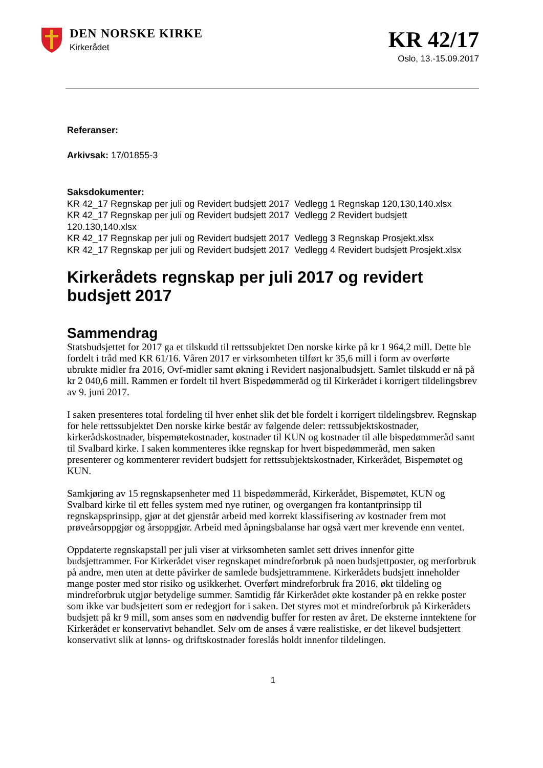DEN NORSKE KIRKE
Kirkerådet
KR 42/17
Oslo, 13.-15.09.2017
Referanser:
Arkivsak: 17/01855-3
Saksdokumenter:
KR 42_17 Regnskap per juli og Revidert budsjett 2017 Vedlegg 1 Regnskap 120,130,140.xlsx
KR 42_17 Regnskap per juli og Revidert budsjett 2017 Vedlegg 2 Revidert budsjett 120.130,140.xlsx
KR 42_17 Regnskap per juli og Revidert budsjett 2017 Vedlegg 3 Regnskap Prosjekt.xlsx
KR 42_17 Regnskap per juli og Revidert budsjett 2017 Vedlegg 4 Revidert budsjett Prosjekt.xlsx
Kirkerådets regnskap per juli 2017 og revidert budsjett 2017
Sammendrag
Statsbudsjettet for 2017 ga et tilskudd til rettssubjektet Den norske kirke på kr 1 964,2 mill. Dette ble fordelt i tråd med KR 61/16. Våren 2017 er virksomheten tilført kr 35,6 mill i form av overførte ubrukte midler fra 2016, Ovf-midler samt økning i Revidert nasjonalbudsjett. Samlet tilskudd er nå på kr 2 040,6 mill. Rammen er fordelt til hvert Bispedømmeråd og til Kirkerådet i korrigert tildelingsbrev av 9. juni 2017.
I saken presenteres total fordeling til hver enhet slik det ble fordelt i korrigert tildelingsbrev. Regnskap for hele rettssubjektet Den norske kirke består av følgende deler: rettssubjektskostnader, kirkerådskostnader, bispemøtekostnader, kostnader til KUN og kostnader til alle bispedømmeråd samt til Svalbard kirke. I saken kommenteres ikke regnskap for hvert bispedømmeråd, men saken presenterer og kommenterer revidert budsjett for rettssubjektskostnader, Kirkerådet, Bispemøtet og KUN.
Samkjøring av 15 regnskapsenheter med 11 bispedømmeråd, Kirkerådet, Bispemøtet, KUN og Svalbard kirke til ett felles system med nye rutiner, og overgangen fra kontantprinsipp til regnskapsprinsipp, gjør at det gjenstår arbeid med korrekt klassifisering av kostnader frem mot prøveårsoppgjør og årsoppgjør. Arbeid med åpningsbalanse har også vært mer krevende enn ventet.
Oppdaterte regnskapstall per juli viser at virksomheten samlet sett drives innenfor gitte budsjettrammer. For Kirkerådet viser regnskapet mindreforbruk på noen budsjettposter, og merforbruk på andre, men uten at dette påvirker de samlede budsjettrammene. Kirkerådets budsjett inneholder mange poster med stor risiko og usikkerhet. Overført mindreforbruk fra 2016, økt tildeling og mindreforbruk utgjør betydelige summer. Samtidig får Kirkerådet økte kostander på en rekke poster som ikke var budsjettert som er redegjort for i saken. Det styres mot et mindreforbruk på Kirkerådets budsjett på kr 9 mill, som anses som en nødvendig buffer for resten av året. De eksterne inntektene for Kirkerådet er konservativt behandlet. Selv om de anses å være realistiske, er det likevel budsjettert konservativt slik at lønns- og driftskostnader foreslås holdt innenfor tildelingen.
1